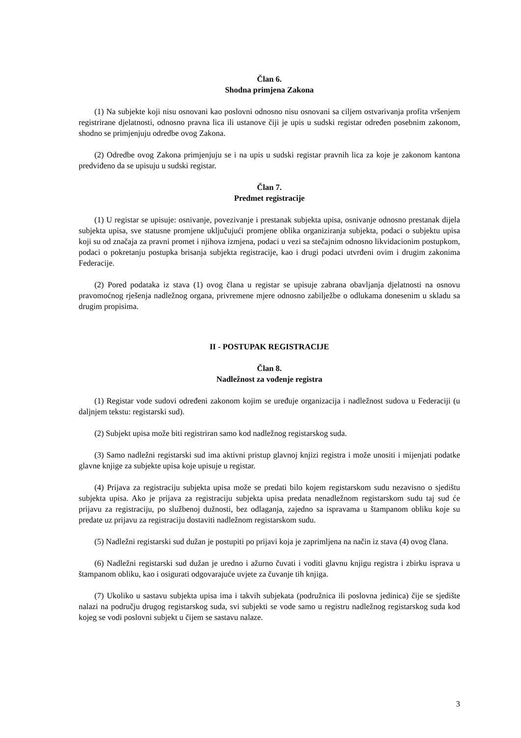Član 6.
Shodna primjena Zakona
(1) Na subjekte koji nisu osnovani kao poslovni odnosno nisu osnovani sa ciljem ostvarivanja profita vršenjem registrirane djelatnosti, odnosno pravna lica ili ustanove čiji je upis u sudski registar određen posebnim zakonom, shodno se primjenjuju odredbe ovog Zakona.
(2) Odredbe ovog Zakona primjenjuju se i na upis u sudski registar pravnih lica za koje je zakonom kantona predviđeno da se upisuju u sudski registar.
Član 7.
Predmet registracije
(1) U registar se upisuje: osnivanje, povezivanje i prestanak subjekta upisa, osnivanje odnosno prestanak dijela subjekta upisa, sve statusne promjene uključujući promjene oblika organiziranja subjekta, podaci o subjektu upisa koji su od značaja za pravni promet i njihova izmjena, podaci u vezi sa stečajnim odnosno likvidacionim postupkom, podaci o pokretanju postupka brisanja subjekta registracije, kao i drugi podaci utvrđeni ovim i drugim zakonima Federacije.
(2) Pored podataka iz stava (1) ovog člana u registar se upisuje zabrana obavljanja djelatnosti na osnovu pravomoćnog rješenja nadležnog organa, privremene mjere odnosno zabilježbe o odlukama donesenim u skladu sa drugim propisima.
II - POSTUPAK REGISTRACIJE
Član 8.
Nadležnost za vođenje registra
(1) Registar vode sudovi određeni zakonom kojim se uređuje organizacija i nadležnost sudova u Federaciji (u daljnjem tekstu: registarski sud).
(2) Subjekt upisa može biti registriran samo kod nadležnog registarskog suda.
(3) Samo nadležni registarski sud ima aktivni pristup glavnoj knjizi registra i može unositi i mijenjati podatke glavne knjige za subjekte upisa koje upisuje u registar.
(4) Prijava za registraciju subjekta upisa može se predati bilo kojem registarskom sudu nezavisno o sjedištu subjekta upisa. Ako je prijava za registraciju subjekta upisa predata nenadležnom registarskom sudu taj sud će prijavu za registraciju, po službenoj dužnosti, bez odlaganja, zajedno sa ispravama u štampanom obliku koje su predate uz prijavu za registraciju dostaviti nadležnom registarskom sudu.
(5) Nadležni registarski sud dužan je postupiti po prijavi koja je zaprimljena na način iz stava (4) ovog člana.
(6) Nadležni registarski sud dužan je uredno i ažurno čuvati i voditi glavnu knjigu registra i zbirku isprava u štampanom obliku, kao i osigurati odgovarajuće uvjete za čuvanje tih knjiga.
(7) Ukoliko u sastavu subjekta upisa ima i takvih subjekata (podružnica ili poslovna jedinica) čije se sjedište nalazi na području drugog registarskog suda, svi subjekti se vode samo u registru nadležnog registarskog suda kod kojeg se vodi poslovni subjekt u čijem se sastavu nalaze.
3